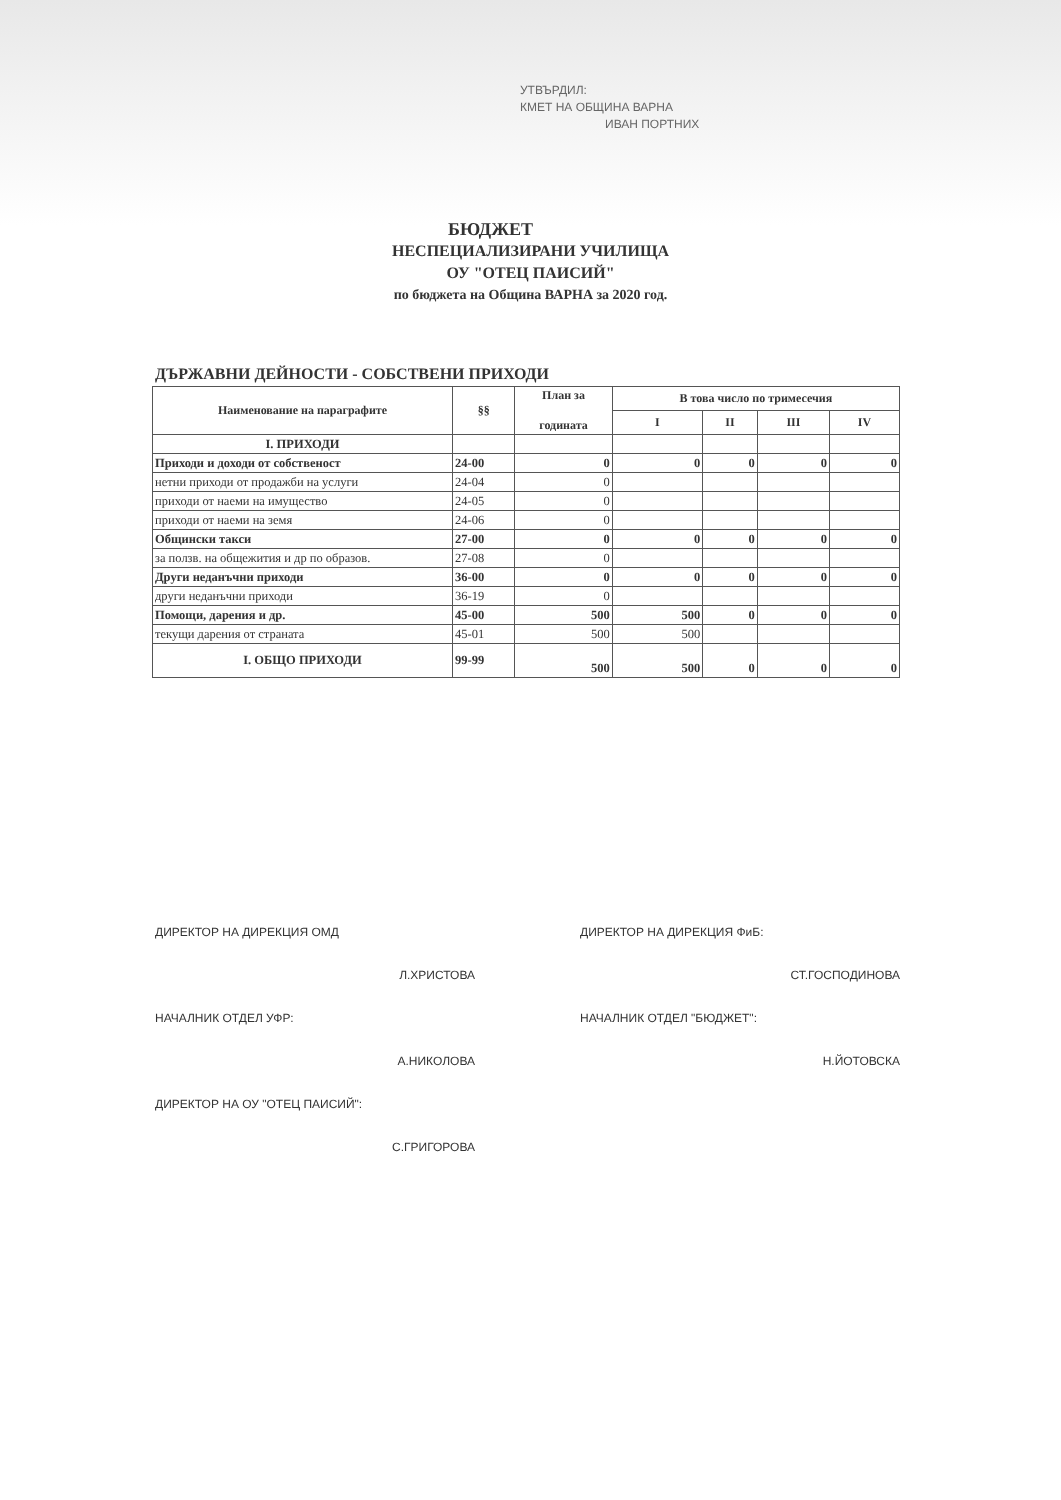УТВЪРДИЛ:
КМЕТ НА ОБЩИНА ВАРНА
ИВАН ПОРТНИХ
БЮДЖЕТ
НЕСПЕЦИАЛИЗИРАНИ УЧИЛИЩА
ОУ "ОТЕЦ ПАИСИЙ"
по бюджета на Община ВАРНА за 2020 год.
ДЪРЖАВНИ ДЕЙНОСТИ - СОБСТВЕНИ ПРИХОДИ
| Наименование на параграфите | §§ | План за годината | В това число по тримесечия | | | |
| --- | --- | --- | --- | --- | --- | --- |
| | | | I | II | III | IV |
| I. ПРИХОДИ | | | | | | |
| Приходи и доходи от собственост | 24-00 | 0 | 0 | 0 | 0 | 0 |
| нетни приходи от продажби на услуги | 24-04 | 0 | | | | |
| приходи от наеми на имущество | 24-05 | 0 | | | | |
| приходи от наеми на земя | 24-06 | 0 | | | | |
| Общински такси | 27-00 | 0 | 0 | 0 | 0 | 0 |
| за ползв. на общежития и др по образов. | 27-08 | 0 | | | | |
| Други неданъчни приходи | 36-00 | 0 | 0 | 0 | 0 | 0 |
| други неданъчни приходи | 36-19 | 0 | | | | |
| Помощи, дарения и др. | 45-00 | 500 | 500 | 0 | 0 | 0 |
| текущи дарения от страната | 45-01 | 500 | 500 | | | |
| I. ОБЩО ПРИХОДИ | 99-99 | 500 | 500 | 0 | 0 | 0 |
ДИРЕКТОР НА ДИРЕКЦИЯ ОМД ДИРЕКТОР НА ДИРЕКЦИЯ ФиБ:
Л.ХРИСТОВА СТ.ГОСПОДИНОВА
НАЧАЛНИК ОТДЕЛ УФР: НАЧАЛНИК ОТДЕЛ "БЮДЖЕТ":
А.НИКОЛОВА Н.ЙОТОВСКА
ДИРЕКТОР НА ОУ "ОТЕЦ ПАИСИЙ":
С.ГРИГОРОВА